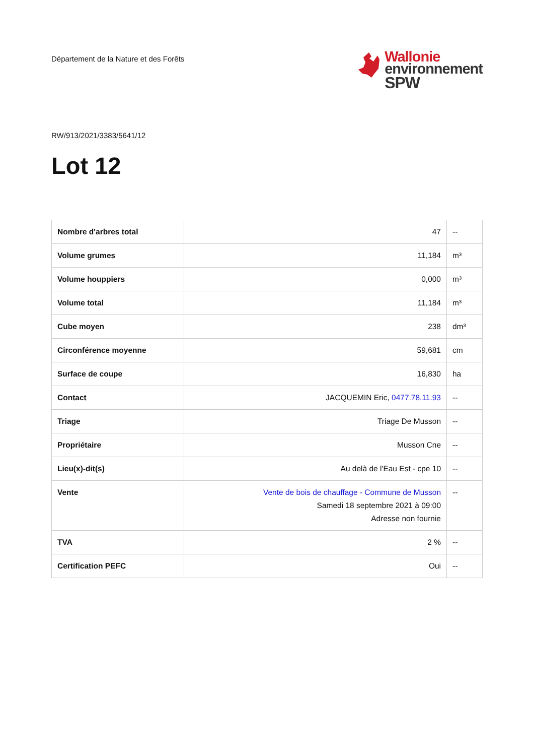Département de la Nature et des Forêts
Wallonie
environnement
SPW
RW/913/2021/3383/5641/12
Lot 12
| Nombre d'arbres total | 47 | -- |
| Volume grumes | 11,184 | m³ |
| Volume houppiers | 0,000 | m³ |
| Volume total | 11,184 | m³ |
| Cube moyen | 238 | dm³ |
| Circonférence moyenne | 59,681 | cm |
| Surface de coupe | 16,830 | ha |
| Contact | JACQUEMIN Eric, 0477.78.11.93 | -- |
| Triage | Triage De Musson | -- |
| Propriétaire | Musson Cne | -- |
| Lieu(x)-dit(s) | Au delà de l'Eau Est - cpe 10 | -- |
| Vente | Vente de bois de chauffage - Commune de Musson Samedi 18 septembre 2021 à 09:00 Adresse non fournie | -- |
| TVA | 2 % | -- |
| Certification PEFC | Oui | -- |